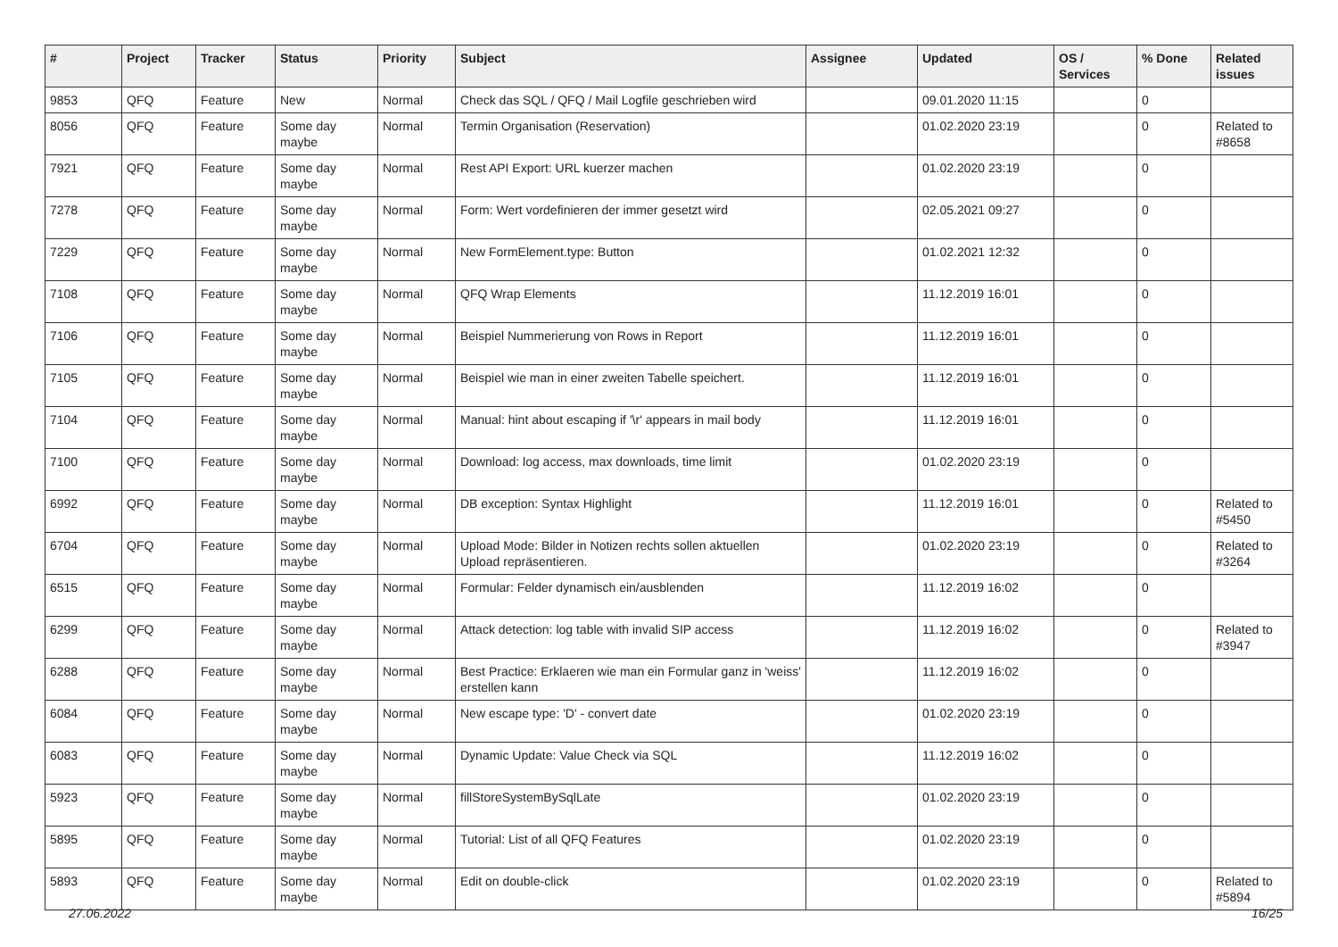| # | Project | Tracker | Status | Priority | Subject | Assignee | Updated | OS / Services | % Done | Related issues |
| --- | --- | --- | --- | --- | --- | --- | --- | --- | --- | --- |
| 9853 | QFQ | Feature | New | Normal | Check das SQL / QFQ / Mail Logfile geschrieben wird | | 09.01.2020 11:15 | | 0 | |
| 8056 | QFQ | Feature | Some day maybe | Normal | Termin Organisation (Reservation) | | 01.02.2020 23:19 | | 0 | Related to #8658 |
| 7921 | QFQ | Feature | Some day maybe | Normal | Rest API Export: URL kuerzer machen | | 01.02.2020 23:19 | | 0 | |
| 7278 | QFQ | Feature | Some day maybe | Normal | Form: Wert vordefinieren der immer gesetzt wird | | 02.05.2021 09:27 | | 0 | |
| 7229 | QFQ | Feature | Some day maybe | Normal | New FormElement.type: Button | | 01.02.2021 12:32 | | 0 | |
| 7108 | QFQ | Feature | Some day maybe | Normal | QFQ Wrap Elements | | 11.12.2019 16:01 | | 0 | |
| 7106 | QFQ | Feature | Some day maybe | Normal | Beispiel Nummerierung von Rows in Report | | 11.12.2019 16:01 | | 0 | |
| 7105 | QFQ | Feature | Some day maybe | Normal | Beispiel wie man in einer zweiten Tabelle speichert. | | 11.12.2019 16:01 | | 0 | |
| 7104 | QFQ | Feature | Some day maybe | Normal | Manual: hint about escaping if '\r' appears in mail body | | 11.12.2019 16:01 | | 0 | |
| 7100 | QFQ | Feature | Some day maybe | Normal | Download: log access, max downloads, time limit | | 01.02.2020 23:19 | | 0 | |
| 6992 | QFQ | Feature | Some day maybe | Normal | DB exception: Syntax Highlight | | 11.12.2019 16:01 | | 0 | Related to #5450 |
| 6704 | QFQ | Feature | Some day maybe | Normal | Upload Mode: Bilder in Notizen rechts sollen aktuellen Upload repräsentieren. | | 01.02.2020 23:19 | | 0 | Related to #3264 |
| 6515 | QFQ | Feature | Some day maybe | Normal | Formular: Felder dynamisch ein/ausblenden | | 11.12.2019 16:02 | | 0 | |
| 6299 | QFQ | Feature | Some day maybe | Normal | Attack detection: log table with invalid SIP access | | 11.12.2019 16:02 | | 0 | Related to #3947 |
| 6288 | QFQ | Feature | Some day maybe | Normal | Best Practice: Erklaeren wie man ein Formular ganz in 'weiss' erstellen kann | | 11.12.2019 16:02 | | 0 | |
| 6084 | QFQ | Feature | Some day maybe | Normal | New escape type: 'D' - convert date | | 01.02.2020 23:19 | | 0 | |
| 6083 | QFQ | Feature | Some day maybe | Normal | Dynamic Update: Value Check via SQL | | 11.12.2019 16:02 | | 0 | |
| 5923 | QFQ | Feature | Some day maybe | Normal | fillStoreSystemBySqlLate | | 01.02.2020 23:19 | | 0 | |
| 5895 | QFQ | Feature | Some day maybe | Normal | Tutorial: List of all QFQ Features | | 01.02.2020 23:19 | | 0 | |
| 5893 | QFQ | Feature | Some day maybe | Normal | Edit on double-click | | 01.02.2020 23:19 | | 0 | Related to #5894 |
27.06.2022 16/25